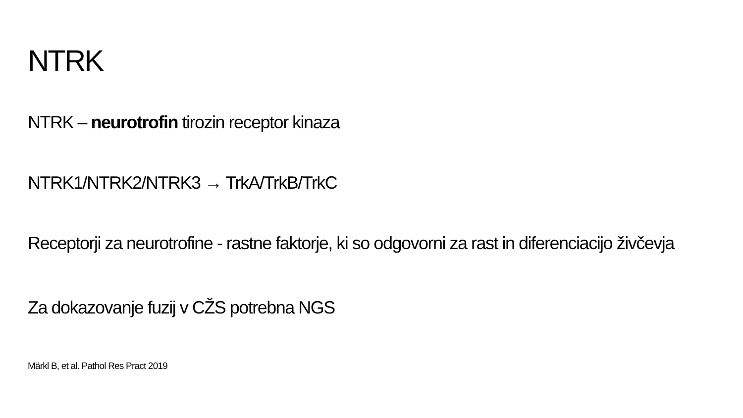NTRK
NTRK – neurotrofin tirozin receptor kinaza
NTRK1/NTRK2/NTRK3 → TrkA/TrkB/TrkC
Receptorji za neurotrofine - rastne faktorje, ki so odgovorni za rast in diferenciacijo živčevja
Za dokazovanje fuzij v CŽS potrebna NGS
Märkl B, et al. Pathol Res Pract 2019